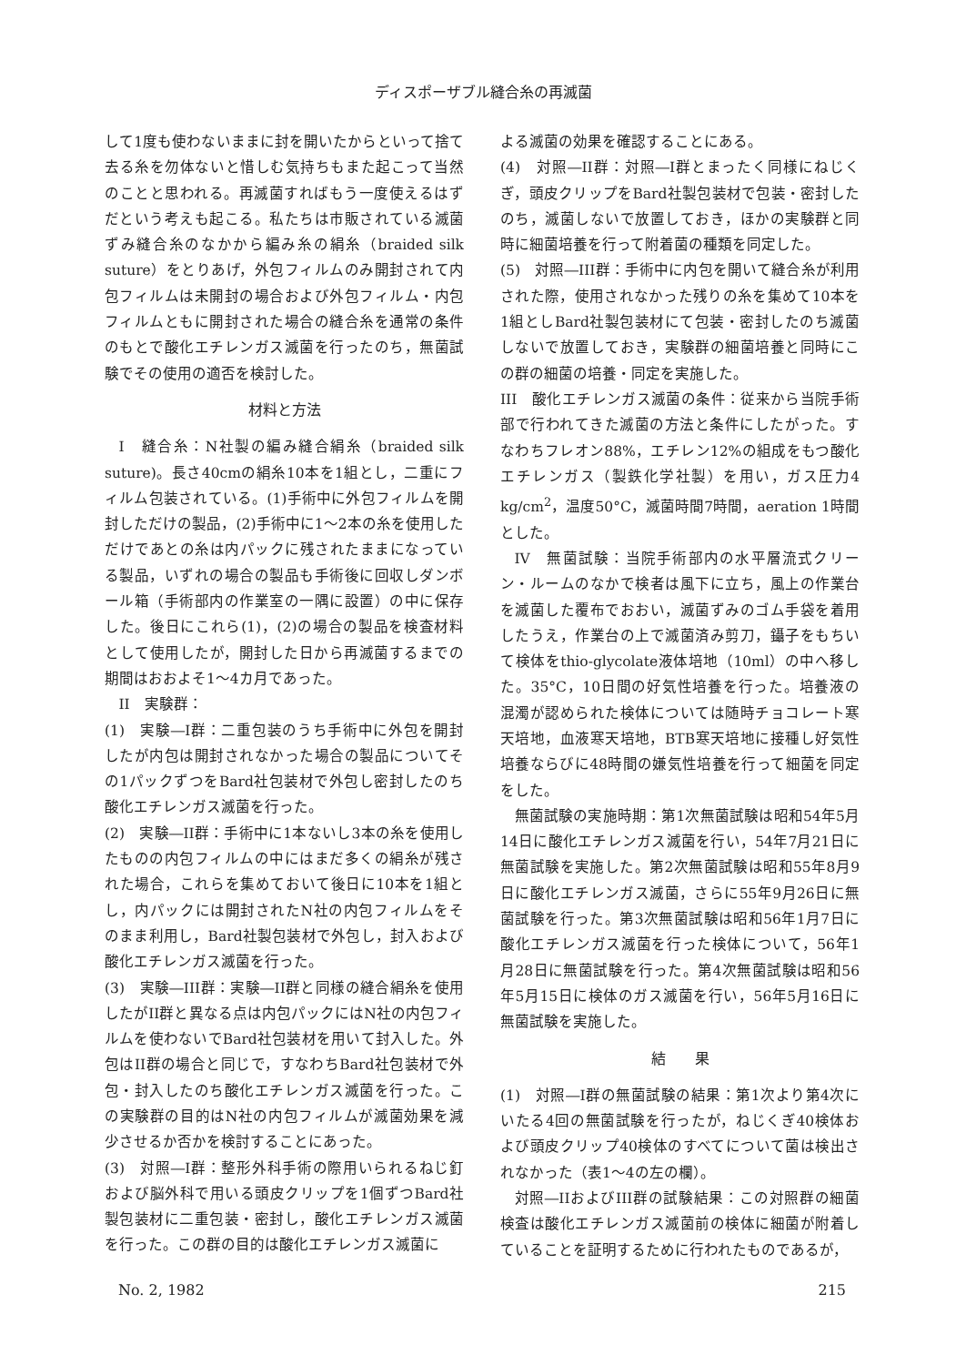ディスポーザブル縫合糸の再滅菌
して1度も使わないままに封を開いたからといって捨て去る糸を勿体ないと惜しむ気持ちもまた起こって当然のことと思われる。再滅菌すればもう一度使えるはずだという考えも起こる。私たちは市販されている滅菌ずみ縫合糸のなかから編み糸の絹糸（braided silk suture）をとりあげ，外包フィルムのみ開封されて内包フィルムは未開封の場合および外包フィルム・内包フィルムともに開封された場合の縫合糸を通常の条件のもとで酸化エチレンガス滅菌を行ったのち，無菌試験でその使用の適否を検討した。
材料と方法
I　縫合糸：N社製の編み縫合絹糸（braided silk suture)。長さ40cmの絹糸10本を1組とし，二重にフィルム包装されている。(1)手術中に外包フィルムを開封しただけの製品，(2)手術中に1～2本の糸を使用しただけであとの糸は内パックに残されたままになっている製品，いずれの場合の製品も手術後に回収しダンボール箱（手術部内の作業室の一隅に設置）の中に保存した。後日にこれら(1)，(2)の場合の製品を検査材料として使用したが，開封した日から再滅菌するまでの期間はおおよそ1～4カ月であった。
II　実験群：
(1)　実験―I群：二重包装のうち手術中に外包を開封したが内包は開封されなかった場合の製品についてその1パックずつをBard社包装材で外包し密封したのち酸化エチレンガス滅菌を行った。
(2)　実験―II群：手術中に1本ないし3本の糸を使用したものの内包フィルムの中にはまだ多くの絹糸が残された場合，これらを集めておいて後日に10本を1組とし，内パックには開封されたN社の内包フィルムをそのまま利用し，Bard社製包装材で外包し，封入および酸化エチレンガス滅菌を行った。
(3)　実験―III群：実験―II群と同様の縫合絹糸を使用したがII群と異なる点は内包パックにはN社の内包フィルムを使わないでBard社包装材を用いて封入した。外包はII群の場合と同じで，すなわちBard社包装材で外包・封入したのち酸化エチレンガス滅菌を行った。この実験群の目的はN社の内包フィルムが滅菌効果を減少させるか否かを検討することにあった。
(3)　対照―I群：整形外科手術の際用いられるねじ釘および脳外科で用いる頭皮クリップを1個ずつBard社製包装材に二重包装・密封し，酸化エチレンガス滅菌を行った。この群の目的は酸化エチレンガス滅菌に
よる滅菌の効果を確認することにある。
(4)　対照―II群：対照―I群とまったく同様にねじくぎ，頭皮クリップをBard社製包装材で包装・密封したのち，滅菌しないで放置しておき，ほかの実験群と同時に細菌培養を行って附着菌の種類を同定した。
(5)　対照―III群：手術中に内包を開いて縫合糸が利用された際，使用されなかった残りの糸を集めて10本を1組としBard社製包装材にて包装・密封したのち滅菌しないで放置しておき，実験群の細菌培養と同時にこの群の細菌の培養・同定を実施した。
III　酸化エチレンガス滅菌の条件：従来から当院手術部で行われてきた滅菌の方法と条件にしたがった。すなわちフレオン88%，エチレン12%の組成をもつ酸化エチレンガス（製鉄化学社製）を用い，ガス圧力4 kg/cm<sup>2</sup>，温度50°C，滅菌時間7時間，aeration 1時間とした。
IV　無菌試験：当院手術部内の水平層流式クリーン・ルームのなかで検者は風下に立ち，風上の作業台を滅菌した覆布でおおい，滅菌ずみのゴム手袋を着用したうえ，作業台の上で滅菌済み剪刀，鑷子をもちいて検体をthio-glycolate液体培地（10ml）の中へ移した。35°C，10日間の好気性培養を行った。培養液の混濁が認められた検体については随時チョコレート寒天培地，血液寒天培地，BTB寒天培地に接種し好気性培養ならびに48時間の嫌気性培養を行って細菌を同定をした。
無菌試験の実施時期：第1次無菌試験は昭和54年5月14日に酸化エチレンガス滅菌を行い，54年7月21日に無菌試験を実施した。第2次無菌試験は昭和55年8月9日に酸化エチレンガス滅菌，さらに55年9月26日に無菌試験を行った。第3次無菌試験は昭和56年1月7日に酸化エチレンガス滅菌を行った検体について，56年1月28日に無菌試験を行った。第4次無菌試験は昭和56年5月15日に検体のガス滅菌を行い，56年5月16日に無菌試験を実施した。
結　　果
(1)　対照―I群の無菌試験の結果：第1次より第4次にいたる4回の無菌試験を行ったが，ねじくぎ40検体および頭皮クリップ40検体のすべてについて菌は検出されなかった（表1～4の左の欄）。
対照―IIおよびIII群の試験結果：この対照群の細菌検査は酸化エチレンガス滅菌前の検体に細菌が附着していることを証明するために行われたものであるが，
No. 2, 1982 215